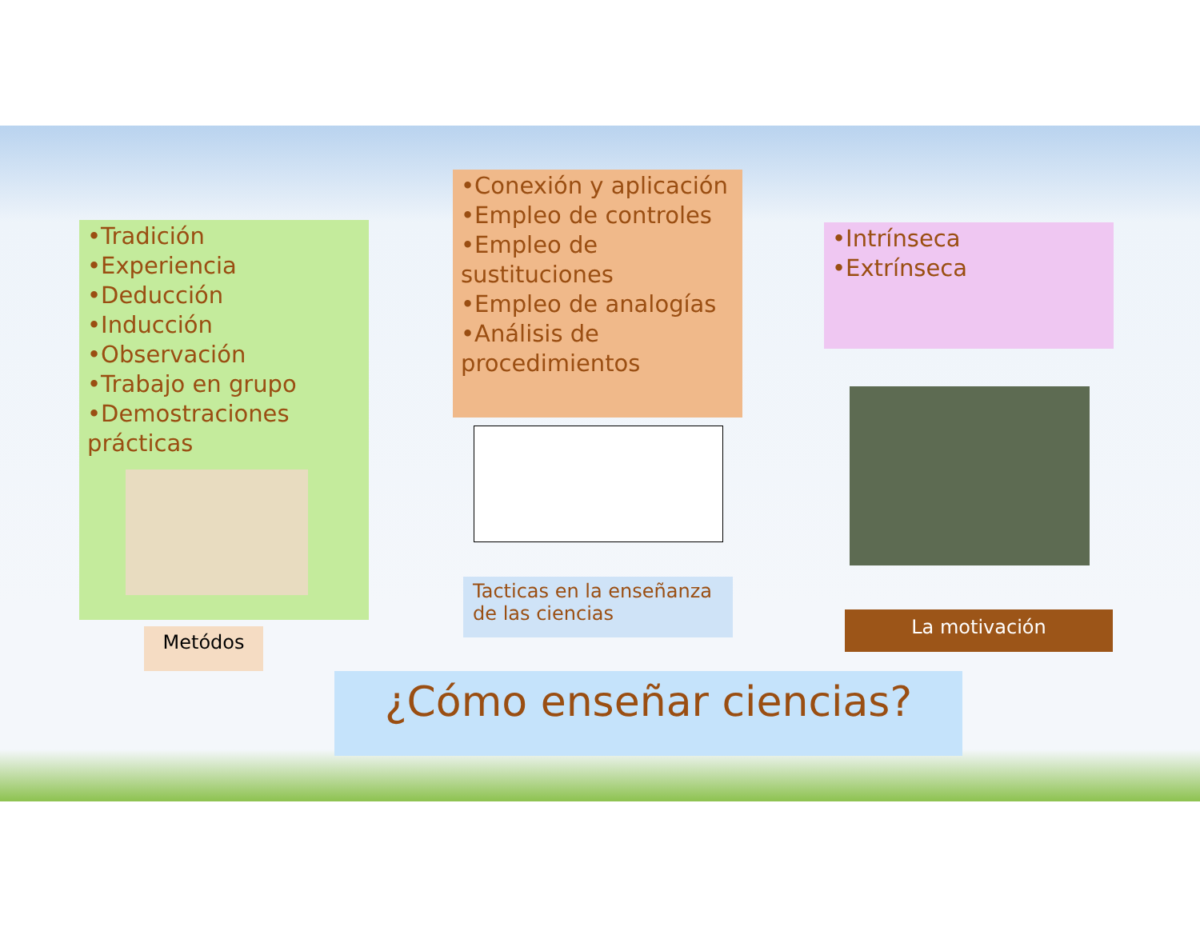•Tradición
•Experiencia
•Deducción
•Inducción
•Observación
•Trabajo en grupo
•Demostraciones prácticas
•Conexión y aplicación
•Empleo de controles
•Empleo de sustituciones
•Empleo de analogías
•Análisis de procedimientos
•Intrínseca
•Extrínseca
Metódos
Tacticas en la enseñanza de las ciencias
La motivación
¿Cómo enseñar ciencias?